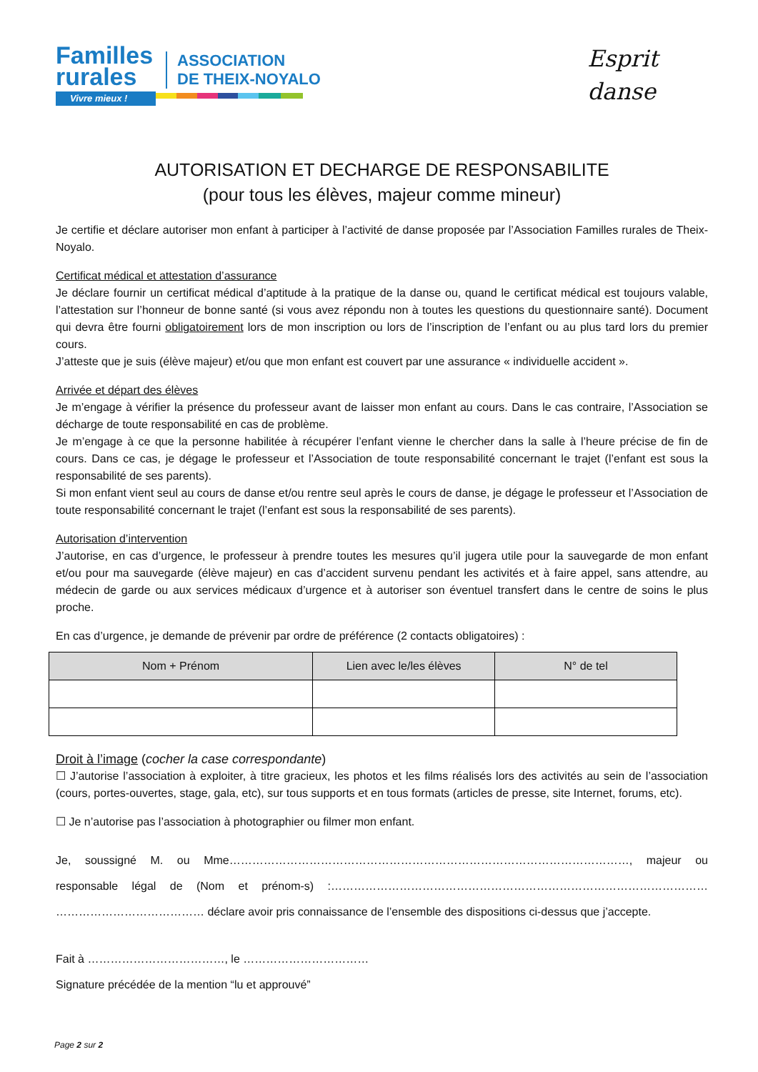Familles
rurales
Vivre mieux !
ASSOCIATION
DE THEIX-NOYALO
Esprit
danse
AUTORISATION ET DECHARGE DE RESPONSABILITE
(pour tous les élèves, majeur comme mineur)
Je certifie et déclare autoriser mon enfant à participer à l’activité de danse proposée par l’Association Familles rurales de Theix-Noyalo.
Certificat médical et attestation d’assurance
Je déclare fournir un certificat médical d’aptitude à la pratique de la danse ou, quand le certificat médical est toujours valable, l’attestation sur l’honneur de bonne santé (si vous avez répondu non à toutes les questions du questionnaire santé). Document qui devra être fourni obligatoirement lors de mon inscription ou lors de l’inscription de l’enfant ou au plus tard lors du premier cours.
J’atteste que je suis (élève majeur) et/ou que mon enfant est couvert par une assurance « individuelle accident ».
Arrivée et départ des élèves
Je m’engage à vérifier la présence du professeur avant de laisser mon enfant au cours. Dans le cas contraire, l’Association se décharge de toute responsabilité en cas de problème.
Je m’engage à ce que la personne habilitée à récupérer l’enfant vienne le chercher dans la salle à l’heure précise de fin de cours. Dans ce cas, je dégage le professeur et l’Association de toute responsabilité concernant le trajet (l’enfant est sous la responsabilité de ses parents).
Si mon enfant vient seul au cours de danse et/ou rentre seul après le cours de danse, je dégage le professeur et l’Association de toute responsabilité concernant le trajet (l’enfant est sous la responsabilité de ses parents).
Autorisation d’intervention
J’autorise, en cas d’urgence, le professeur à prendre toutes les mesures qu’il jugera utile pour la sauvegarde de mon enfant et/ou pour ma sauvegarde (élève majeur) en cas d’accident survenu pendant les activités et à faire appel, sans attendre, au médecin de garde ou aux services médicaux d’urgence et à autoriser son éventuel transfert dans le centre de soins le plus proche.
En cas d’urgence, je demande de prévenir par ordre de préférence (2 contacts obligatoires) :
| Nom + Prénom | Lien avec le/les élèves | N° de tel |
| --- | --- | --- |
Droit à l’image (cocher la case correspondante)
☐ J’autorise l’association à exploiter, à titre gracieux, les photos et les films réalisés lors des activités au sein de l’association (cours, portes-ouvertes, stage, gala, etc), sur tous supports et en tous formats (articles de presse, site Internet, forums, etc).
☐ Je n’autorise pas l’association à photographier ou filmer mon enfant.
Je, soussigné M. ou Mme……………………………………………………………………………………………, majeur ou responsable légal de (Nom et prénom-s) :……………………………………………………………………………………… ………………………………… déclare avoir pris connaissance de l’ensemble des dispositions ci-dessus que j’accepte.
Fait à ………………………………, le ……………………………
Signature précédée de la mention “lu et approuvé”
Page 2 sur 2